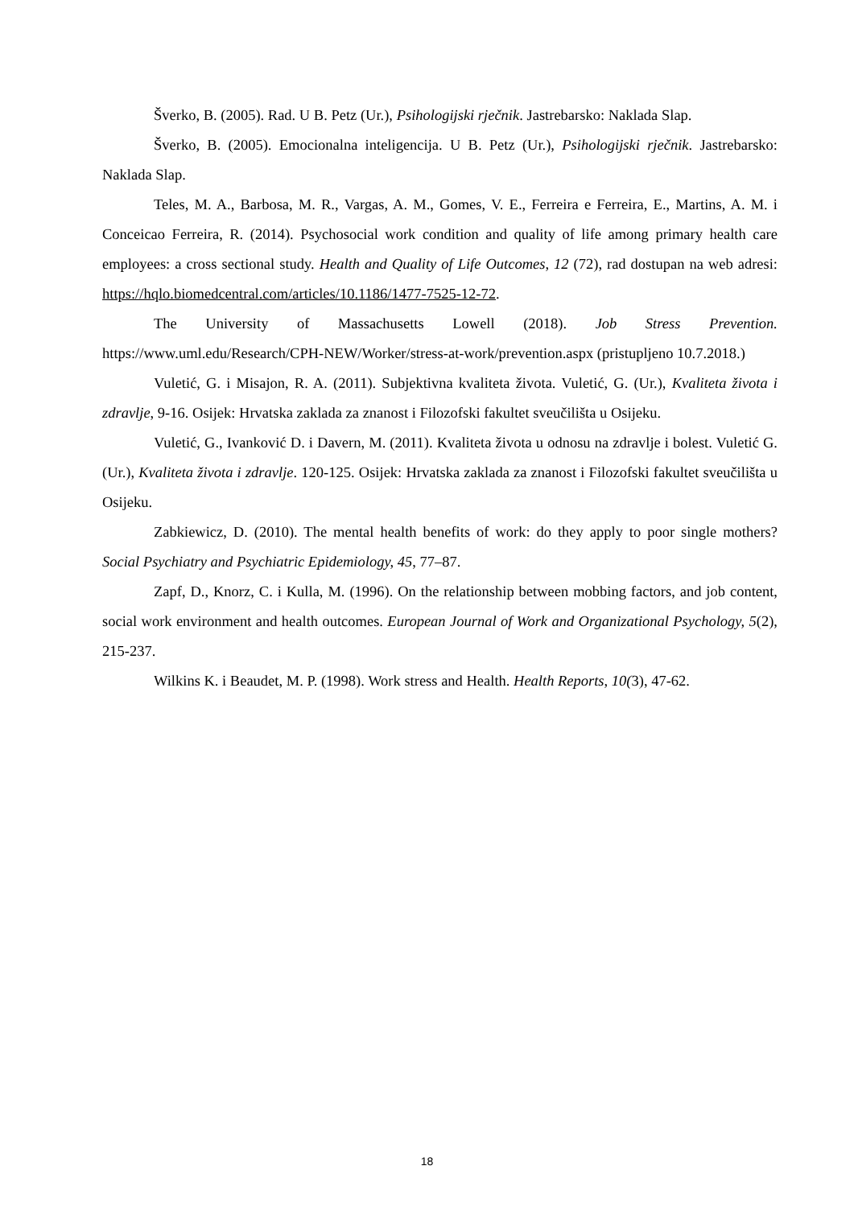Šverko, B. (2005). Rad. U B. Petz (Ur.), Psihologijski rječnik. Jastrebarsko: Naklada Slap.
Šverko, B. (2005). Emocionalna inteligencija. U B. Petz (Ur.), Psihologijski rječnik. Jastrebarsko: Naklada Slap.
Teles, M. A., Barbosa, M. R., Vargas, A. M., Gomes, V. E., Ferreira e Ferreira, E., Martins, A. M. i Conceicao Ferreira, R. (2014). Psychosocial work condition and quality of life among primary health care employees: a cross sectional study. Health and Quality of Life Outcomes, 12 (72), rad dostupan na web adresi: https://hqlo.biomedcentral.com/articles/10.1186/1477-7525-12-72.
The University of Massachusetts Lowell (2018). Job Stress Prevention. https://www.uml.edu/Research/CPH-NEW/Worker/stress-at-work/prevention.aspx (pristupljeno 10.7.2018.)
Vuletić, G. i Misajon, R. A. (2011). Subjektivna kvaliteta života. Vuletić, G. (Ur.), Kvaliteta života i zdravlje, 9-16. Osijek: Hrvatska zaklada za znanost i Filozofski fakultet sveučilišta u Osijeku.
Vuletić, G., Ivanković D. i Davern, M. (2011). Kvaliteta života u odnosu na zdravlje i bolest. Vuletić G. (Ur.), Kvaliteta života i zdravlje. 120-125. Osijek: Hrvatska zaklada za znanost i Filozofski fakultet sveučilišta u Osijeku.
Zabkiewicz, D. (2010). The mental health benefits of work: do they apply to poor single mothers? Social Psychiatry and Psychiatric Epidemiology, 45, 77–87.
Zapf, D., Knorz, C. i Kulla, M. (1996). On the relationship between mobbing factors, and job content, social work environment and health outcomes. European Journal of Work and Organizational Psychology, 5(2), 215-237.
Wilkins K. i Beaudet, M. P. (1998). Work stress and Health. Health Reports, 10(3), 47-62.
18